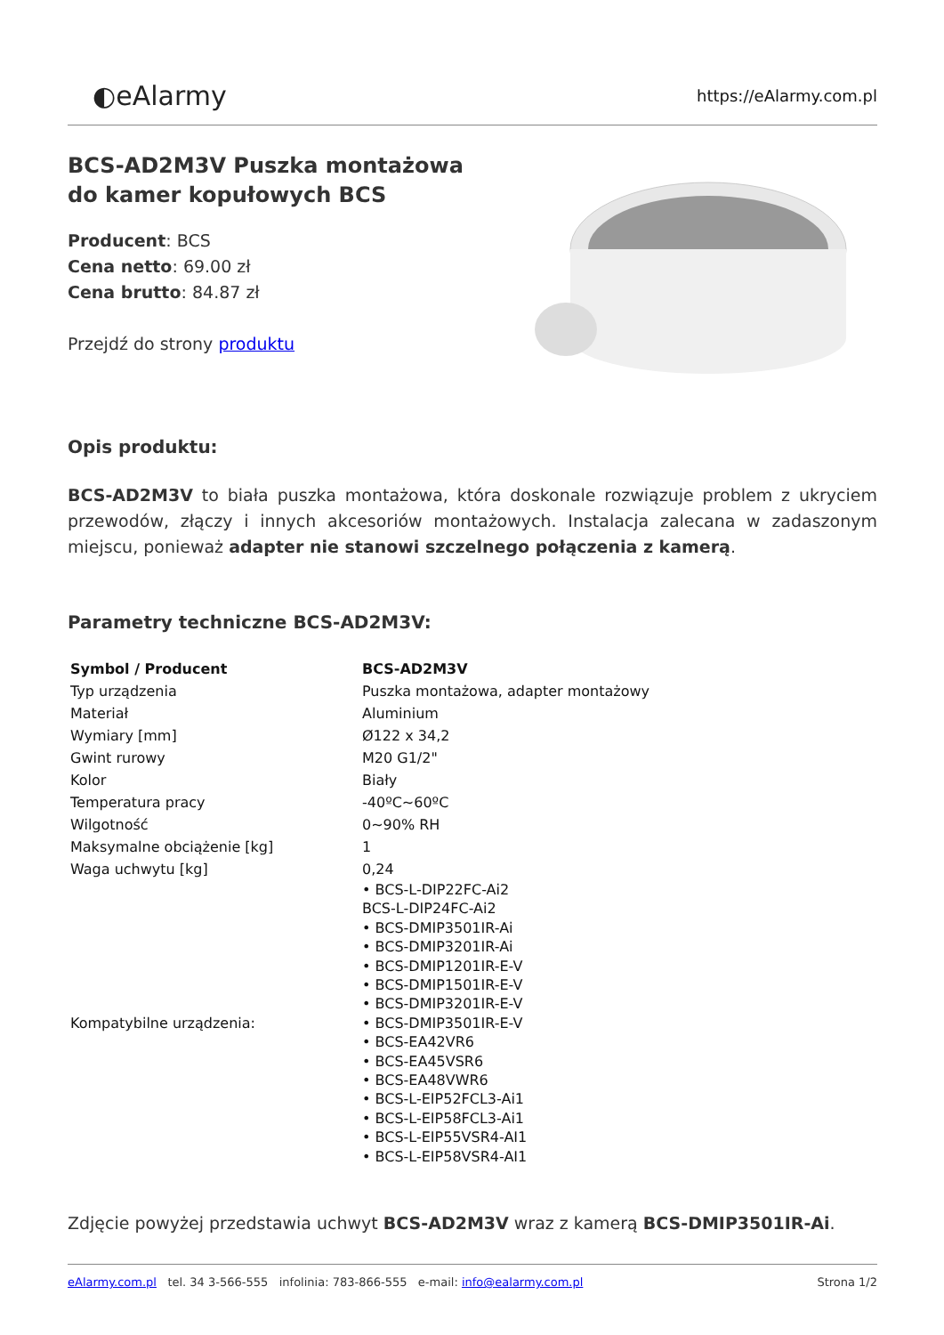◐eAlarmy
https://eAlarmy.com.pl
BCS-AD2M3V Puszka montażowa do kamer kopułowych BCS
Producent: BCS
Cena netto: 69.00 zł
Cena brutto: 84.87 zł
Przejdź do strony produktu
Opis produktu:
BCS-AD2M3V to biała puszka montażowa, która doskonale rozwiązuje problem z ukryciem przewodów, złączy i innych akcesoriów montażowych. Instalacja zalecana w zadaszonym miejscu, ponieważ adapter nie stanowi szczelnego połączenia z kamerą.
Parametry techniczne BCS-AD2M3V:
| Symbol / Producent | BCS-AD2M3V |
| Typ urządzenia | Puszka montażowa, adapter montażowy |
| Materiał | Aluminium |
| Wymiary [mm] | Ø122 x 34,2 |
| Gwint rurowy | M20 G1/2" |
| Kolor | Biały |
| Temperatura pracy | -40ºC~60ºC |
| Wilgotność | 0~90% RH |
| Maksymalne obciążenie [kg] | 1 |
| Waga uchwytu [kg] | 0,24 |
| Kompatybilne urządzenia: | • BCS-L-DIP22FC-Ai2 BCS-L-DIP24FC-Ai2 • BCS-DMIP3501IR-Ai • BCS-DMIP3201IR-Ai • BCS-DMIP1201IR-E-V • BCS-DMIP1501IR-E-V • BCS-DMIP3201IR-E-V • BCS-DMIP3501IR-E-V • BCS-EA42VR6 • BCS-EA45VSR6 • BCS-EA48VWR6 • BCS-L-EIP52FCL3-Ai1 • BCS-L-EIP58FCL3-Ai1 • BCS-L-EIP55VSR4-AI1 • BCS-L-EIP58VSR4-AI1 |
Zdjęcie powyżej przedstawia uchwyt BCS-AD2M3V wraz z kamerą BCS-DMIP3501IR-Ai.
eAlarmy.com.pl tel. 34 3-566-555 infolinia: 783-866-555 e-mail: info@ealarmy.com.pl
Strona 1/2